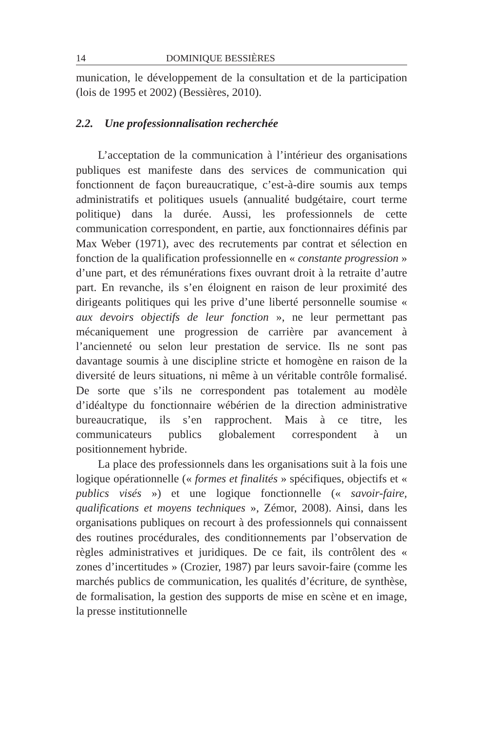14 DOMINIQUE BESSIÈRES
munication, le développement de la consultation et de la participation (lois de 1995 et 2002) (Bessières, 2010).
2.2. Une professionnalisation recherchée
L’acceptation de la communication à l’intérieur des organisations publiques est manifeste dans des services de communication qui fonctionnent de façon bureaucratique, c’est-à-dire soumis aux temps administratifs et politiques usuels (annualité budgétaire, court terme politique) dans la durée. Aussi, les professionnels de cette communication correspondent, en partie, aux fonctionnaires définis par Max Weber (1971), avec des recrutements par contrat et sélection en fonction de la qualification professionnelle en « constante progression » d’une part, et des rémunérations fixes ouvrant droit à la retraite d’autre part. En revanche, ils s’en éloignent en raison de leur proximité des dirigeants politiques qui les prive d’une liberté personnelle soumise « aux devoirs objectifs de leur fonction », ne leur permettant pas mécaniquement une progression de carrière par avancement à l’ancienneté ou selon leur prestation de service. Ils ne sont pas davantage soumis à une discipline stricte et homogène en raison de la diversité de leurs situations, ni même à un véritable contrôle formalisé. De sorte que s’ils ne correspondent pas totalement au modèle d’idéaltype du fonctionnaire wébérien de la direction administrative bureaucratique, ils s’en rapprochent. Mais à ce titre, les communicateurs publics globalement correspondent à un positionnement hybride.
La place des professionnels dans les organisations suit à la fois une logique opérationnelle (« formes et finalités » spécifiques, objectifs et « publics visés ») et une logique fonctionnelle (« savoir-faire, qualifications et moyens techniques », Zémor, 2008). Ainsi, dans les organisations publiques on recourt à des professionnels qui connaissent des routines procédurales, des conditionnements par l’observation de règles administratives et juridiques. De ce fait, ils contrôlent des « zones d’incertitudes » (Crozier, 1987) par leurs savoir-faire (comme les marchés publics de communication, les qualités d’écriture, de synthèse, de formalisation, la gestion des supports de mise en scène et en image, la presse institutionnelle